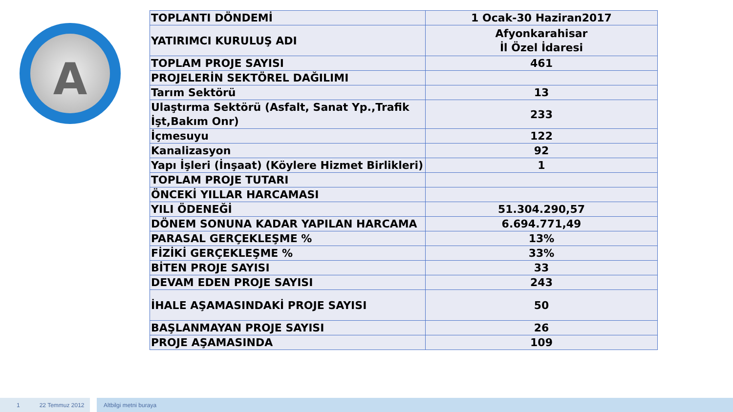A
| TOPLANTI DÖNDEMİ | 1 Ocak-30 Haziran2017 |
| YATIRIMCI KURULUŞ ADI | Afyonkarahisar İl Özel İdaresi |
| TOPLAM PROJE SAYISI | 461 |
| PROJELERİN SEKTÖREL DAĞILIMI | |
| Tarım Sektörü | 13 |
| Ulaştırma Sektörü (Asfalt, Sanat Yp.,Trafik İşt,Bakım Onr) | 233 |
| İçmesuyu | 122 |
| Kanalizasyon | 92 |
| Yapı İşleri (İnşaat) (Köylere Hizmet Birlikleri) | 1 |
| TOPLAM PROJE TUTARI | |
| ÖNCEKİ YILLAR HARCAMASI | |
| YILI ÖDENEĞİ | 51.304.290,57 |
| DÖNEM SONUNA KADAR YAPILAN HARCAMA | 6.694.771,49 |
| PARASAL GERÇEKLEŞME % | 13% |
| FİZİKİ GERÇEKLEŞME % | 33% |
| BİTEN PROJE SAYISI | 33 |
| DEVAM EDEN PROJE SAYISI | 243 |
| İHALE AŞAMASINDAKİ PROJE SAYISI | 50 |
| BAŞLANMAYAN PROJE SAYISI | 26 |
| PROJE AŞAMASINDA | 109 |
1 22 Temmuz 2012 Altbilgi metni buraya